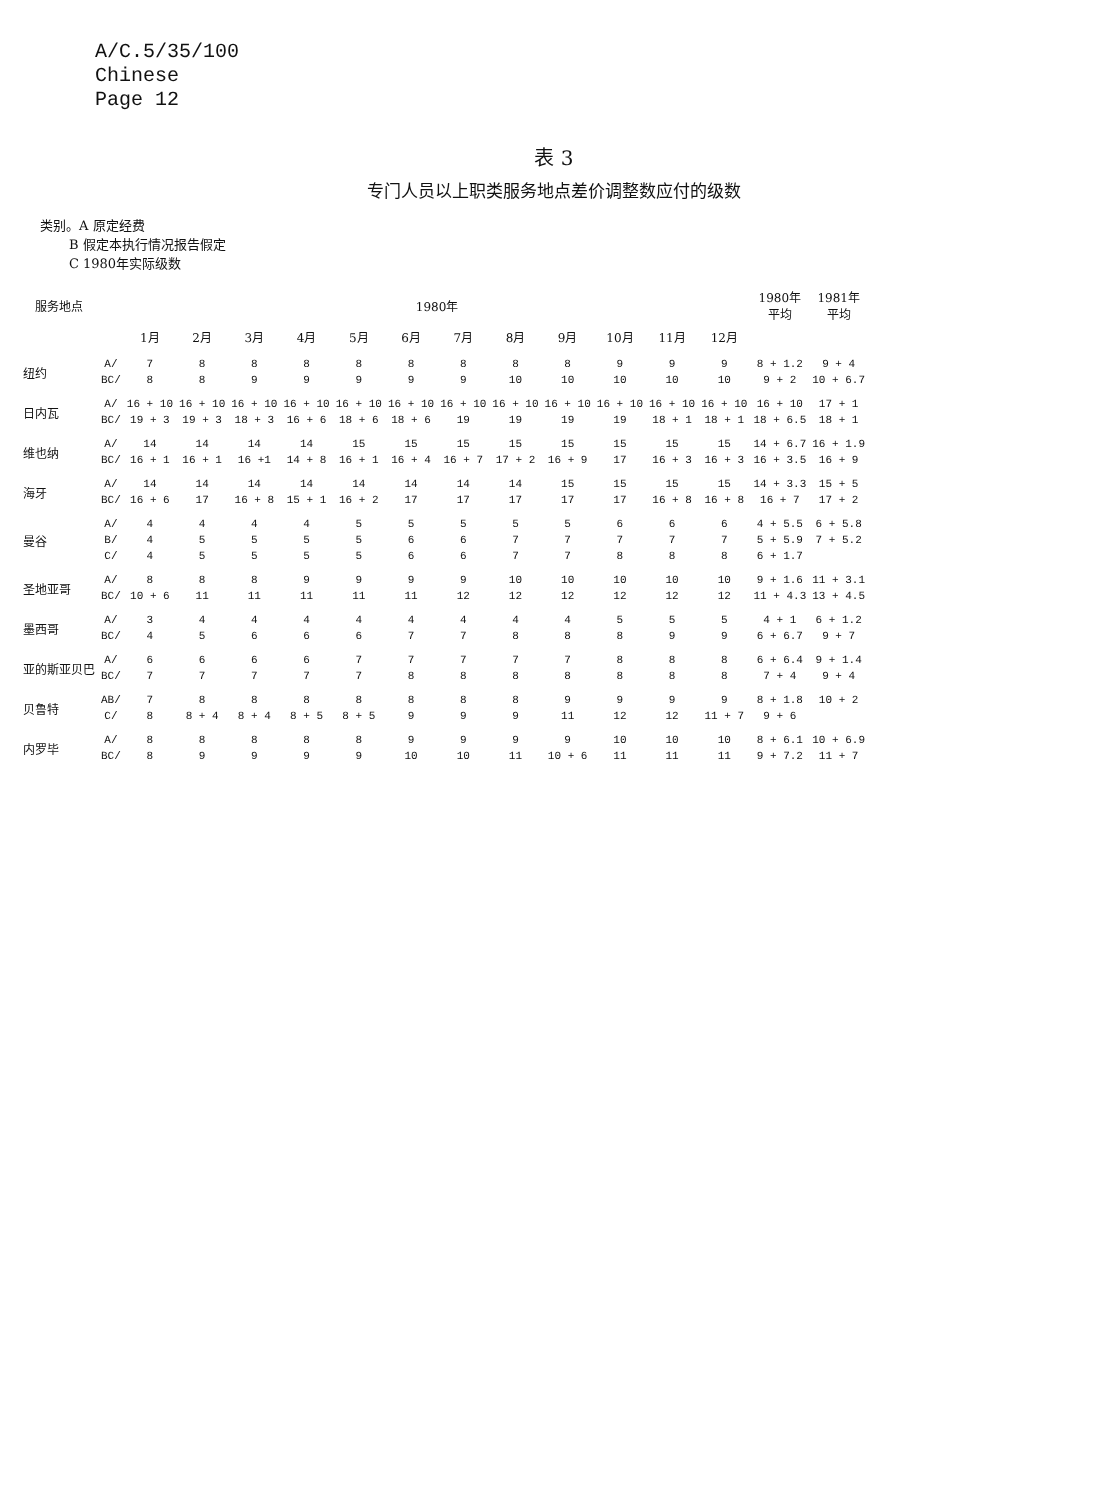A/C.5/35/100
Chinese
Page 12
表 3
专门人员以上职类服务地点差价调整数应付的级数
类别。A 原定经费
B 假定本执行情况报告假定
C 1980年实际级数
| 服务地点 | | 1980年 | | | | | | | | | | | | 1980年 平均 | 1981年 平均 |
| --- | --- | --- | --- | --- | --- | --- | --- | --- | --- | --- | --- | --- | --- | --- | --- |
| | | 1月 | 2月 | 3月 | 4月 | 5月 | 6月 | 7月 | 8月 | 9月 | 10月 | 11月 | 12月 | | |
| 纽约 | A/ | 7 | 8 | 8 | 8 | 8 | 8 | 8 | 8 | 8 | 9 | 9 | 9 | 8 + 1.2 | 9 + 4 |
| | BC/ | 8 | 8 | 9 | 9 | 9 | 9 | 9 | 10 | 10 | 10 | 10 | 10 | 9 + 2 | 10 + 6.7 |
| 日内瓦 | A/ | 16 + 10 | 16 + 10 | 16 + 10 | 16 + 10 | 16 + 10 | 16 + 10 | 16 + 10 | 16 + 10 | 16 + 10 | 16 + 10 | 16 + 10 | 16 + 10 | 16 + 10 | 17 + 1 |
| | BC/ | 19 + 3 | 19 + 3 | 18 + 3 | 16 + 6 | 18 + 6 | 18 + 6 | 19 | 19 | 19 | 19 | 18 + 1 | 18 + 1 | 18 + 6.5 | 18 + 1 |
| 维也纳 | A/ | 14 | 14 | 14 | 14 | 15 | 15 | 15 | 15 | 15 | 15 | 15 | 15 | 14 + 6.7 | 16 + 1.9 |
| | BC/ | 16 + 1 | 16 + 1 | 16 +1 | 14 + 8 | 16 + 1 | 16 + 4 | 16 + 7 | 17 + 2 | 16 + 9 | 17 | 16 + 3 | 16 + 3 | 16 + 3.5 | 16 + 9 |
| 海牙 | A/ | 14 | 14 | 14 | 14 | 14 | 14 | 14 | 14 | 15 | 15 | 15 | 15 | 14 + 3.3 | 15 + 5 |
| | BC/ | 16 + 6 | 17 | 16 + 8 | 15 + 1 | 16 + 2 | 17 | 17 | 17 | 17 | 17 | 16 + 8 | 16 + 8 | 16 + 7 | 17 + 2 |
| 曼谷 | A/ | 4 | 4 | 4 | 4 | 5 | 5 | 5 | 5 | 5 | 6 | 6 | 6 | 4 + 5.5 | 6 + 5.8 |
| | B/ | 4 | 5 | 5 | 5 | 5 | 6 | 6 | 7 | 7 | 7 | 7 | 7 | 5 + 5.9 | 7 + 5.2 |
| | C/ | 4 | 5 | 5 | 5 | 5 | 6 | 6 | 7 | 7 | 8 | 8 | 8 | 6 + 1.7 | |
| 圣地亚哥 | A/ | 8 | 8 | 8 | 9 | 9 | 9 | 9 | 10 | 10 | 10 | 10 | 10 | 9 + 1.6 | 11 + 3.1 |
| | BC/ | 10 + 6 | 11 | 11 | 11 | 11 | 11 | 12 | 12 | 12 | 12 | 12 | 12 | 11 + 4.3 | 13 + 4.5 |
| 墨西哥 | A/ | 3 | 4 | 4 | 4 | 4 | 4 | 4 | 4 | 4 | 5 | 5 | 5 | 4 + 1 | 6 + 1.2 |
| | BC/ | 4 | 5 | 6 | 6 | 6 | 7 | 7 | 8 | 8 | 8 | 9 | 9 | 6 + 6.7 | 9 + 7 |
| 亚的斯亚贝巴 | A/ | 6 | 6 | 6 | 6 | 7 | 7 | 7 | 7 | 7 | 8 | 8 | 8 | 6 + 6.4 | 9 + 1.4 |
| | BC/ | 7 | 7 | 7 | 7 | 7 | 8 | 8 | 8 | 8 | 8 | 8 | 8 | 7 + 4 | 9 + 4 |
| 贝鲁特 | AB/ | 7 | 8 | 8 | 8 | 8 | 8 | 8 | 8 | 9 | 9 | 9 | 9 | 8 + 1.8 | 10 + 2 |
| | C/ | 8 | 8 + 4 | 8 + 4 | 8 + 5 | 8 + 5 | 9 | 9 | 9 | 11 | 12 | 12 | 11 + 7 | 9 + 6 | |
| 内罗毕 | A/ | 8 | 8 | 8 | 8 | 8 | 9 | 9 | 9 | 9 | 10 | 10 | 10 | 8 + 6.1 | 10 + 6.9 |
| | BC/ | 8 | 9 | 9 | 9 | 9 | 10 | 10 | 11 | 10 + 6 | 11 | 11 | 11 | 9 + 7.2 | 11 + 7 |